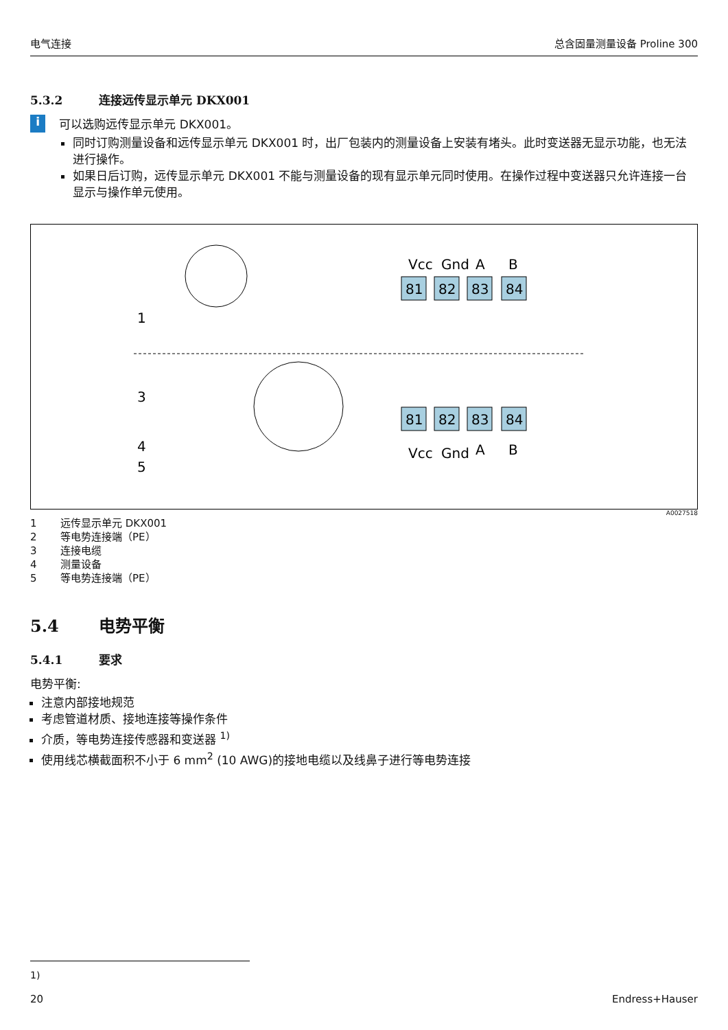电气连接 总含固量测量设备 Proline 300
5.3.2 连接远传显示单元 DKX001
i
可以选购远传显示单元 DKX001。
同时订购测量设备和远传显示单元 DKX001 时，出厂包装内的测量设备上安装有堵头。此时变送器无显示功能，也无法进行操作。
如果日后订购，远传显示单元 DKX001 不能与测量设备的现有显示单元同时使用。在操作过程中变送器只允许连接一台显示与操作单元使用。
1
3
4
5
81
82
83
84
81
82
83
84
Vcc
Gnd
A
B
Vcc
Gnd
A
B
A0027518
1 远传显示单元 DKX001
2 等电势连接端（PE）
3 连接电缆
4 测量设备
5 等电势连接端（PE）
5.4 电势平衡
5.4.1 要求
电势平衡:
注意内部接地规范
考虑管道材质、接地连接等操作条件
介质，等电势连接传感器和变送器 <sup>1)</sup>
使用线芯横截面积不小于 6 mm<sup>2</sup> (10 AWG)的接地电缆以及线鼻子进行等电势连接
1)
20 Endress+Hauser